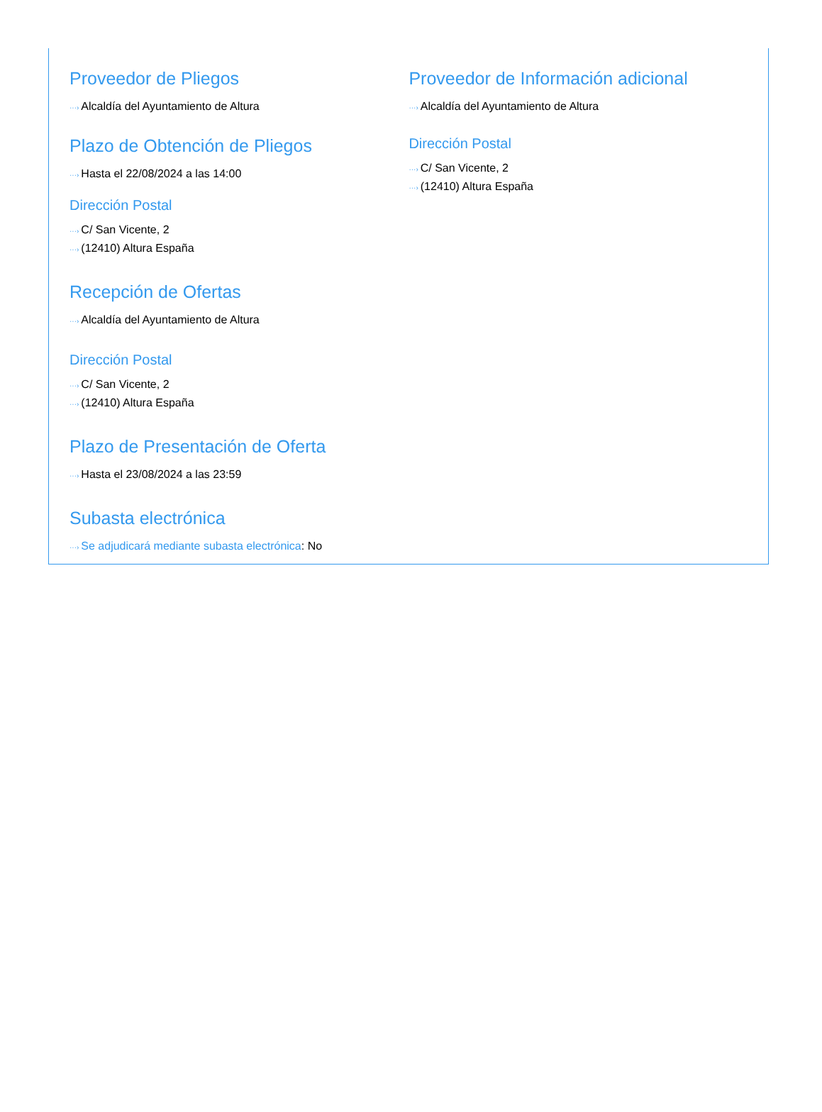Proveedor de Pliegos
···› Alcaldía del Ayuntamiento de Altura
Plazo de Obtención de Pliegos
···› Hasta el 22/08/2024 a las 14:00
Dirección Postal
···› C/ San Vicente, 2
···› (12410) Altura España
Recepción de Ofertas
···› Alcaldía del Ayuntamiento de Altura
Dirección Postal
···› C/ San Vicente, 2
···› (12410) Altura España
Plazo de Presentación de Oferta
···› Hasta el 23/08/2024 a las 23:59
Subasta electrónica
···› Se adjudicará mediante subasta electrónica: No
Proveedor de Información adicional
···› Alcaldía del Ayuntamiento de Altura
Dirección Postal
···› C/ San Vicente, 2
···› (12410) Altura España